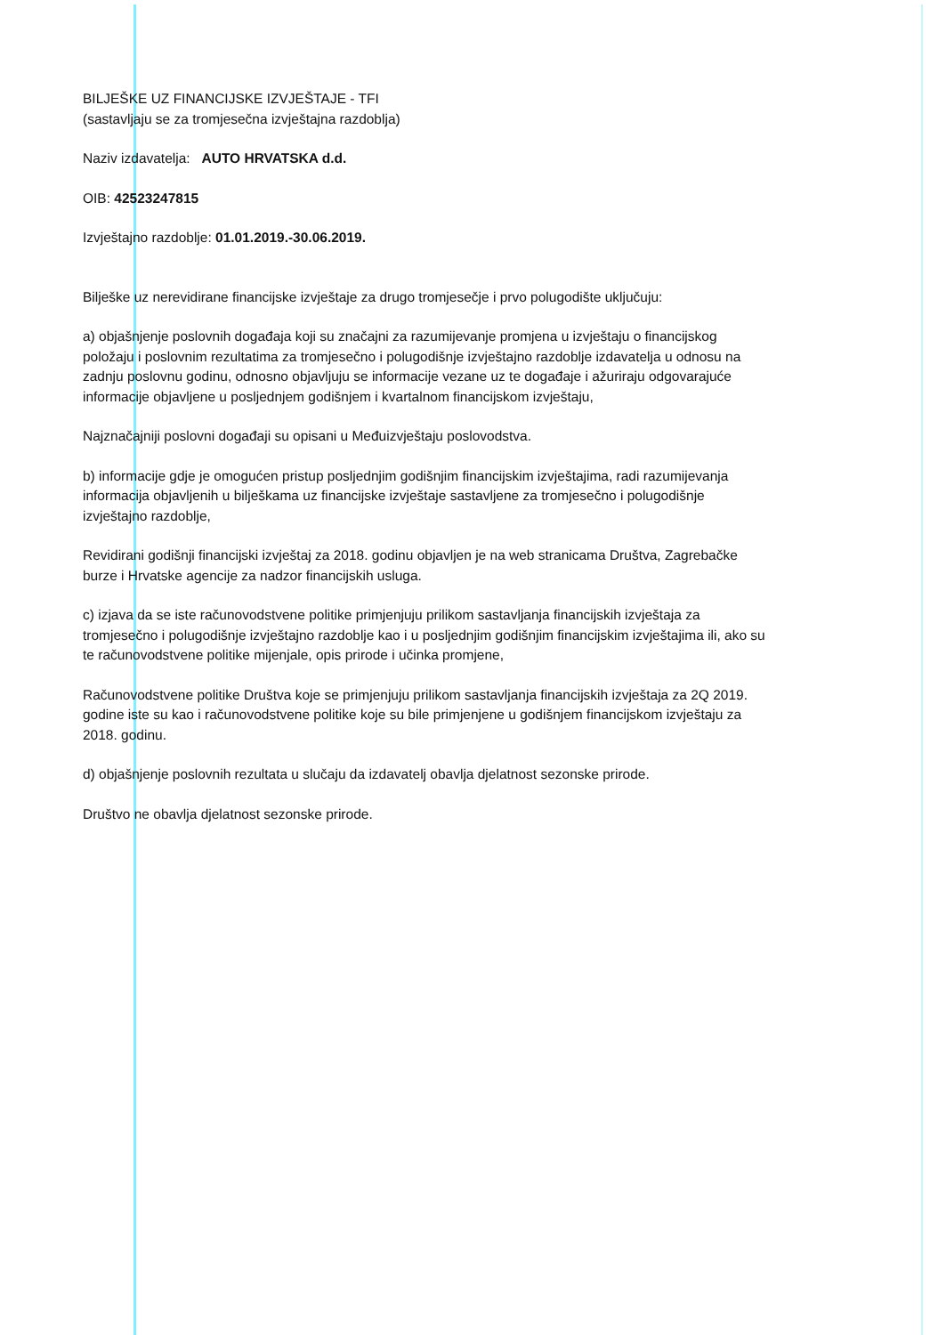BILJEŠKE UZ FINANCIJSKE IZVJEŠTAJE - TFI
(sastavljaju se za tromjesečna izvještajna razdoblja)
Naziv izdavatelja: AUTO HRVATSKA d.d.
OIB: 42523247815
Izvještajno razdoblje: 01.01.2019.-30.06.2019.
Bilješke uz nerevidirane financijske izvještaje za drugo tromjesečje i prvo polugodište uključuju:
a) objašnjenje poslovnih događaja koji su značajni za razumijevanje promjena u izvještaju o financijskog položaju i poslovnim rezultatima za tromjesečno i polugodišnje izvještajno razdoblje izdavatelja u odnosu na zadnju poslovnu godinu, odnosno objavljuju se informacije vezane uz te događaje i ažuriraju odgovarajuće informacije objavljene u posljednjem godišnjem i kvartalnom financijskom izvještaju,
Najznačajniji poslovni događaji su opisani u Međuizvještaju poslovodstva.
b) informacije gdje je omogućen pristup posljednjim godišnjim financijskim izvještajima, radi razumijevanja informacija objavljenih u bilješkama uz financijske izvještaje sastavljene za tromjesečno i polugodišnje izvještajno razdoblje,
Revidirani godišnji financijski izvještaj za 2018. godinu objavljen je na web stranicama Društva, Zagrebačke burze i Hrvatske agencije za nadzor financijskih usluga.
c) izjava da se iste računovodstvene politike primjenjuju prilikom sastavljanja financijskih izvještaja za tromjesečno i polugodišnje izvještajno razdoblje kao i u posljednjim godišnjim financijskim izvještajima ili, ako su te računovodstvene politike mijenjale, opis prirode i učinka promjene,
Računovodstvene politike Društva koje se primjenjuju prilikom sastavljanja financijskih izvještaja za 2Q 2019. godine iste su kao i računovodstvene politike koje su bile primjenjene u godišnjem financijskom izvještaju za 2018. godinu.
d) objašnjenje poslovnih rezultata u slučaju da izdavatelj obavlja djelatnost sezonske prirode.
Društvo ne obavlja djelatnost sezonske prirode.